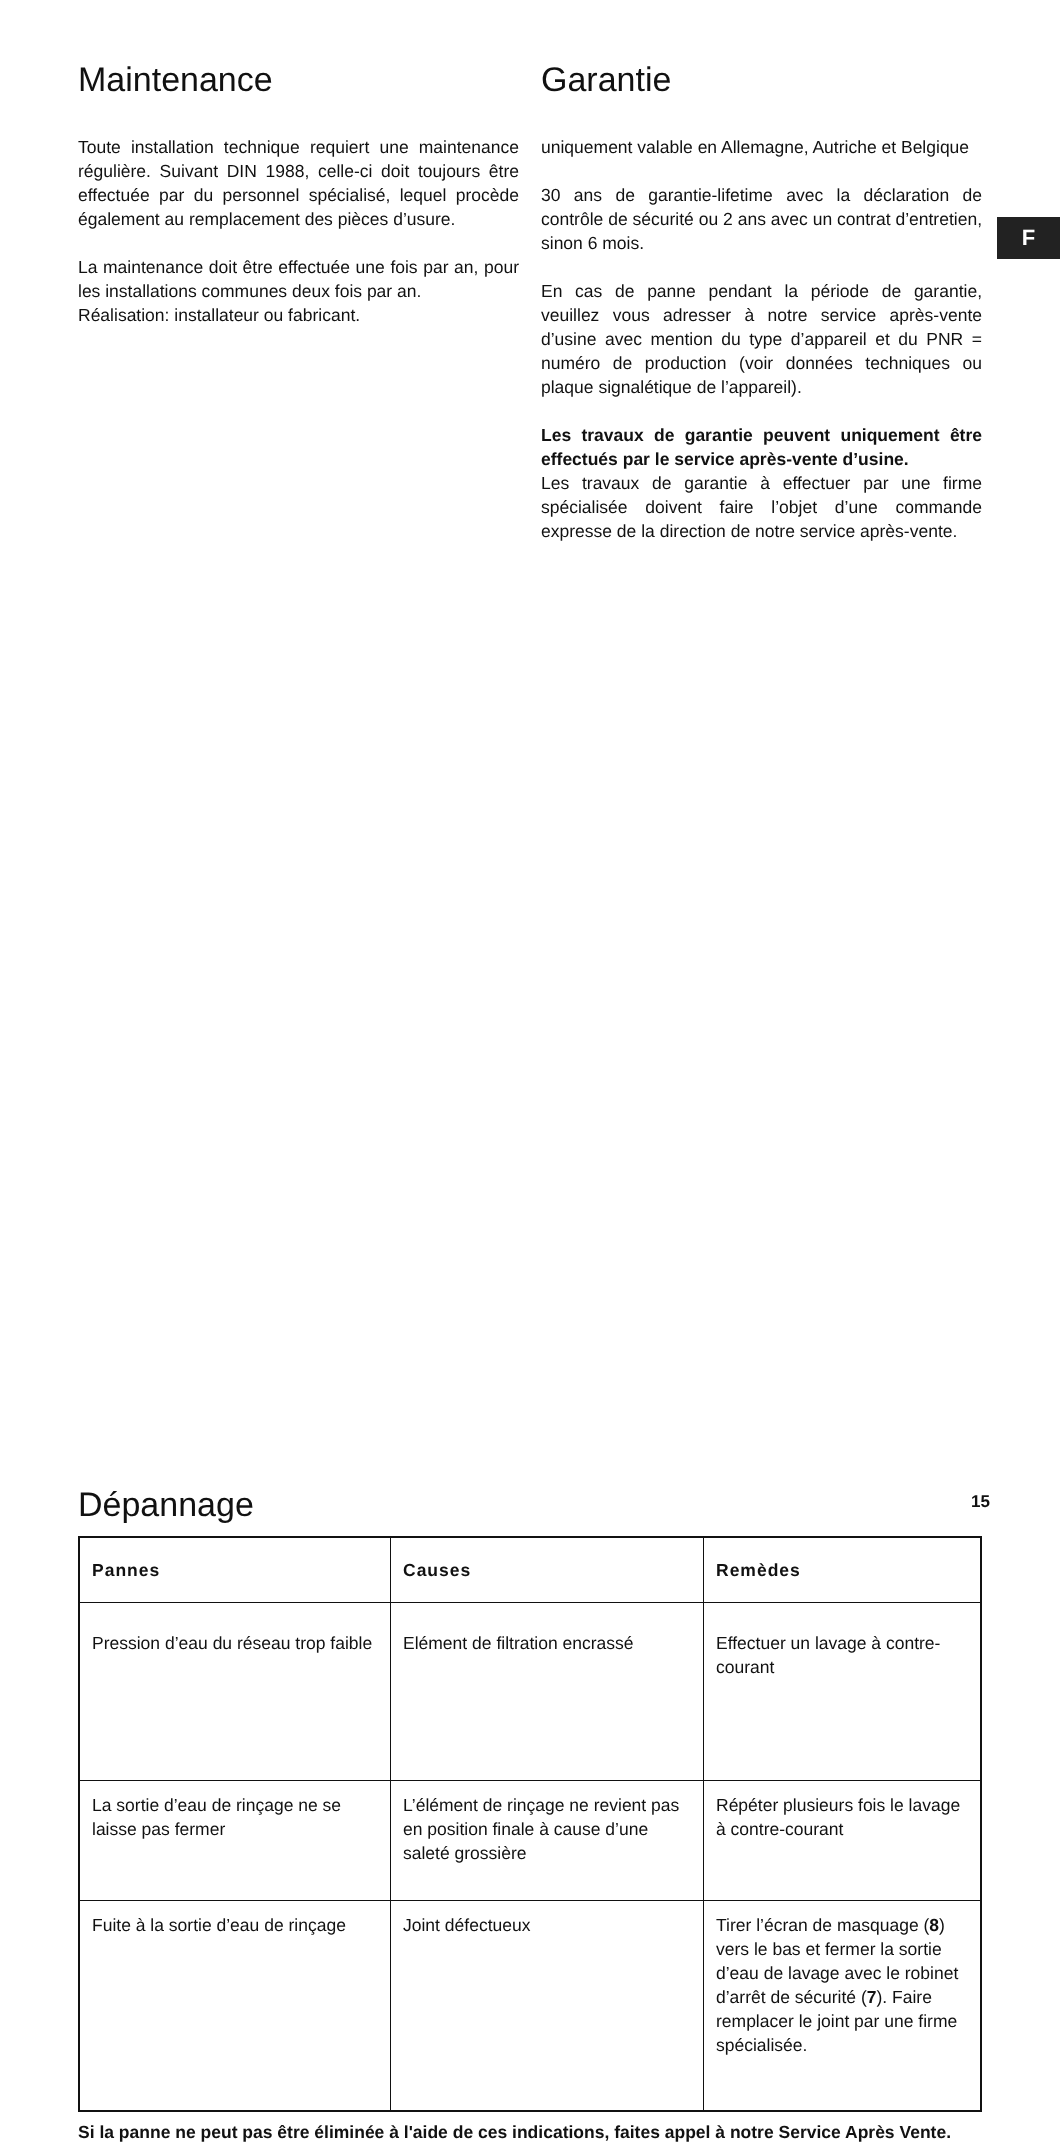F
Maintenance
Toute installation technique requiert une maintenance régulière. Suivant DIN 1988, celle-ci doit toujours être effectuée par du personnel spécialisé, lequel procède également au remplacement des pièces d’usure.
La maintenance doit être effectuée une fois par an, pour les installations communes deux fois par an.
Réalisation: installateur ou fabricant.
Garantie
uniquement valable en Allemagne, Autriche et Belgique
30 ans de garantie-lifetime avec la déclaration de contrôle de sécurité ou 2 ans avec un contrat d’entretien, sinon 6 mois.
En cas de panne pendant la période de garantie, veuillez vous adresser à notre service après-vente d’usine avec mention du type d’appareil et du PNR = numéro de production (voir données techniques ou plaque signalétique de l’appareil).
Les travaux de garantie peuvent uniquement être effectués par le service après-vente d’usine.
Les travaux de garantie à effectuer par une firme spécialisée doivent faire l’objet d’une commande expresse de la direction de notre service après-vente.
Dépannage
| Pannes | Causes | Remèdes |
| --- | --- | --- |
| Pression d’eau du réseau trop faible | Elément de filtration encrassé | Effectuer un lavage à contre-courant |
| La sortie d’eau de rinçage ne se laisse pas fermer | L’élément de rinçage ne revient pas en position finale à cause d’une saleté grossière | Répéter plusieurs fois le lavage à contre-courant |
| Fuite à la sortie d’eau de rinçage | Joint défectueux | Tirer l’écran de masquage ( 8 ) vers le bas et fermer la sortie d’eau de lavage avec le robinet d’arrêt de sécurité ( 7 ). Faire remplacer le joint par une firme spécialisée. |
Si la panne ne peut pas être éliminée à l'aide de ces indications, faites appel à notre Service Après Vente.
15